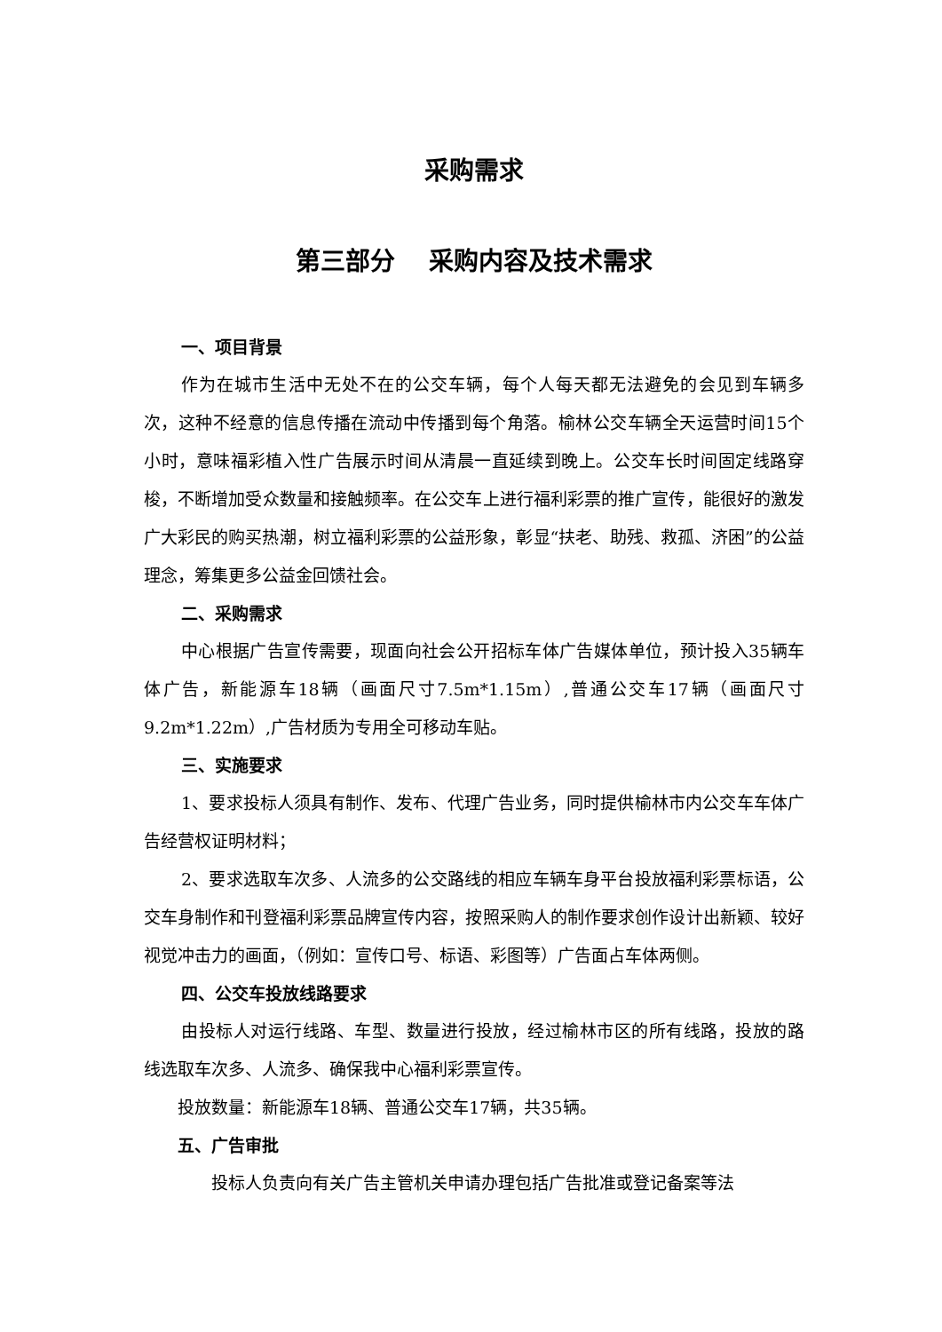采购需求
第三部分 采购内容及技术需求
一、项目背景
作为在城市生活中无处不在的公交车辆，每个人每天都无法避免的会见到车辆多次，这种不经意的信息传播在流动中传播到每个角落。榆林公交车辆全天运营时间15个小时，意味福彩植入性广告展示时间从清晨一直延续到晚上。公交车长时间固定线路穿梭，不断增加受众数量和接触频率。在公交车上进行福利彩票的推广宣传，能很好的激发广大彩民的购买热潮，树立福利彩票的公益形象，彰显“扶老、助残、救孤、济困”的公益理念，筹集更多公益金回馈社会。
二、采购需求
中心根据广告宣传需要，现面向社会公开招标车体广告媒体单位，预计投入35辆车体广告，新能源车18辆（画面尺寸7.5m*1.15m）,普通公交车17辆（画面尺寸9.2m*1.22m）,广告材质为专用全可移动车贴。
三、实施要求
1、要求投标人须具有制作、发布、代理广告业务，同时提供榆林市内公交车车体广告经营权证明材料；
2、要求选取车次多、人流多的公交路线的相应车辆车身平台投放福利彩票标语，公交车身制作和刊登福利彩票品牌宣传内容，按照采购人的制作要求创作设计出新颖、较好视觉冲击力的画面，（例如：宣传口号、标语、彩图等）广告面占车体两侧。
四、公交车投放线路要求
由投标人对运行线路、车型、数量进行投放，经过榆林市区的所有线路，投放的路线选取车次多、人流多、确保我中心福利彩票宣传。
投放数量：新能源车18辆、普通公交车17辆，共35辆。
五、广告审批
投标人负责向有关广告主管机关申请办理包括广告批准或登记备案等法